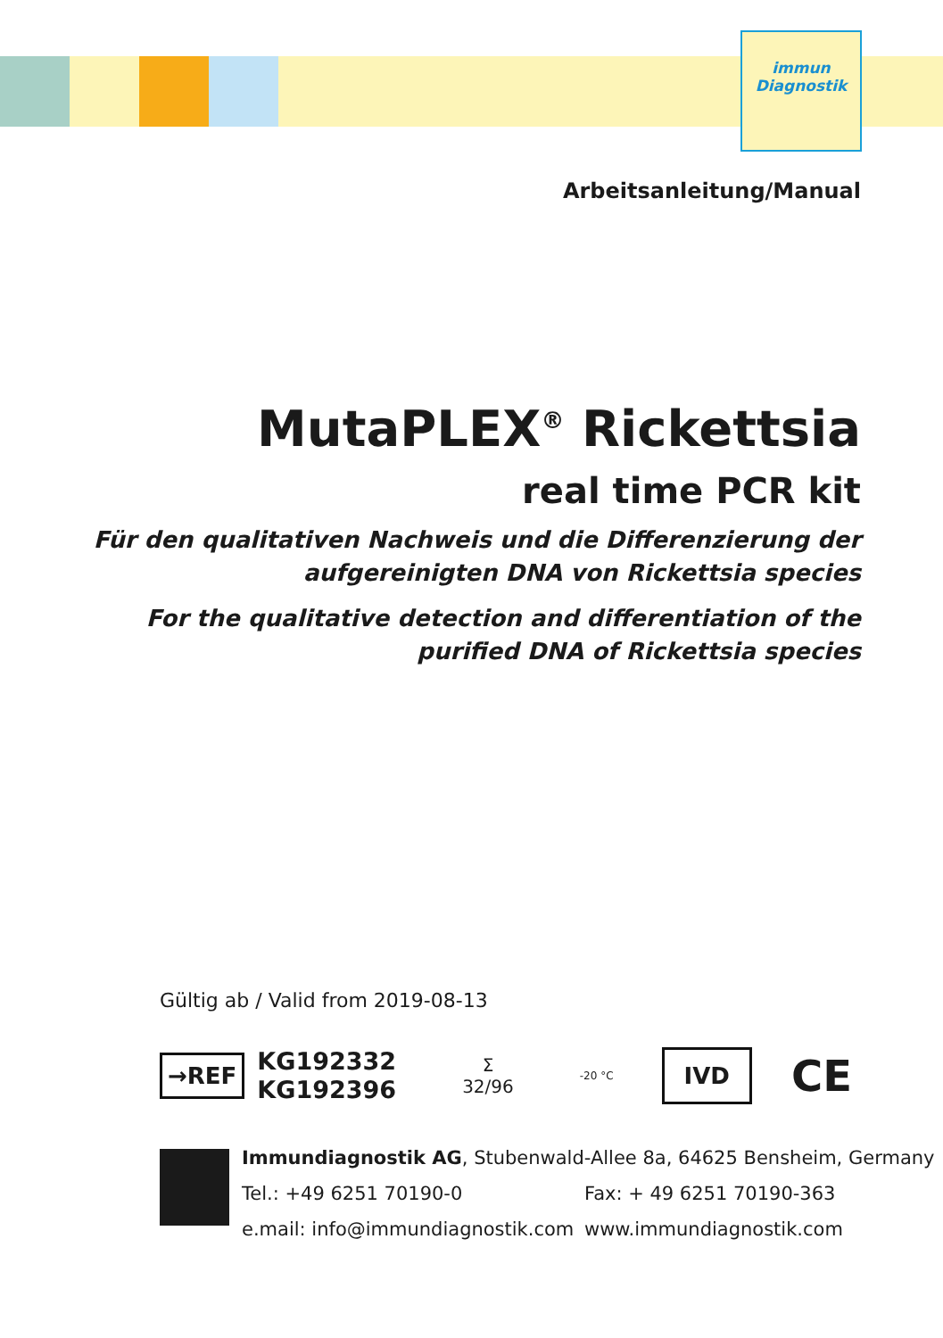immun
Diagnostik
Arbeitsanleitung/Manual
MutaPLEX<sup>®</sup> Rickettsia
real time PCR kit
Für den qualitativen Nachweis und die Differenzierung der
aufgereinigten DNA von Rickettsia species
For the qualitative detection and differentiation of the
purified DNA of Rickettsia species
Gültig ab / Valid from 2019-08-13
→REF
KG192332
KG192396
Σ
32/96
-20 °C
IVD
CE
Immundiagnostik AG, Stubenwald-Allee 8a, 64625 Bensheim, Germany
Tel.: +49 6251 70190-0 Fax: + 49 6251 70190-363
e.mail: info@immundiagnostik.com www.immundiagnostik.com